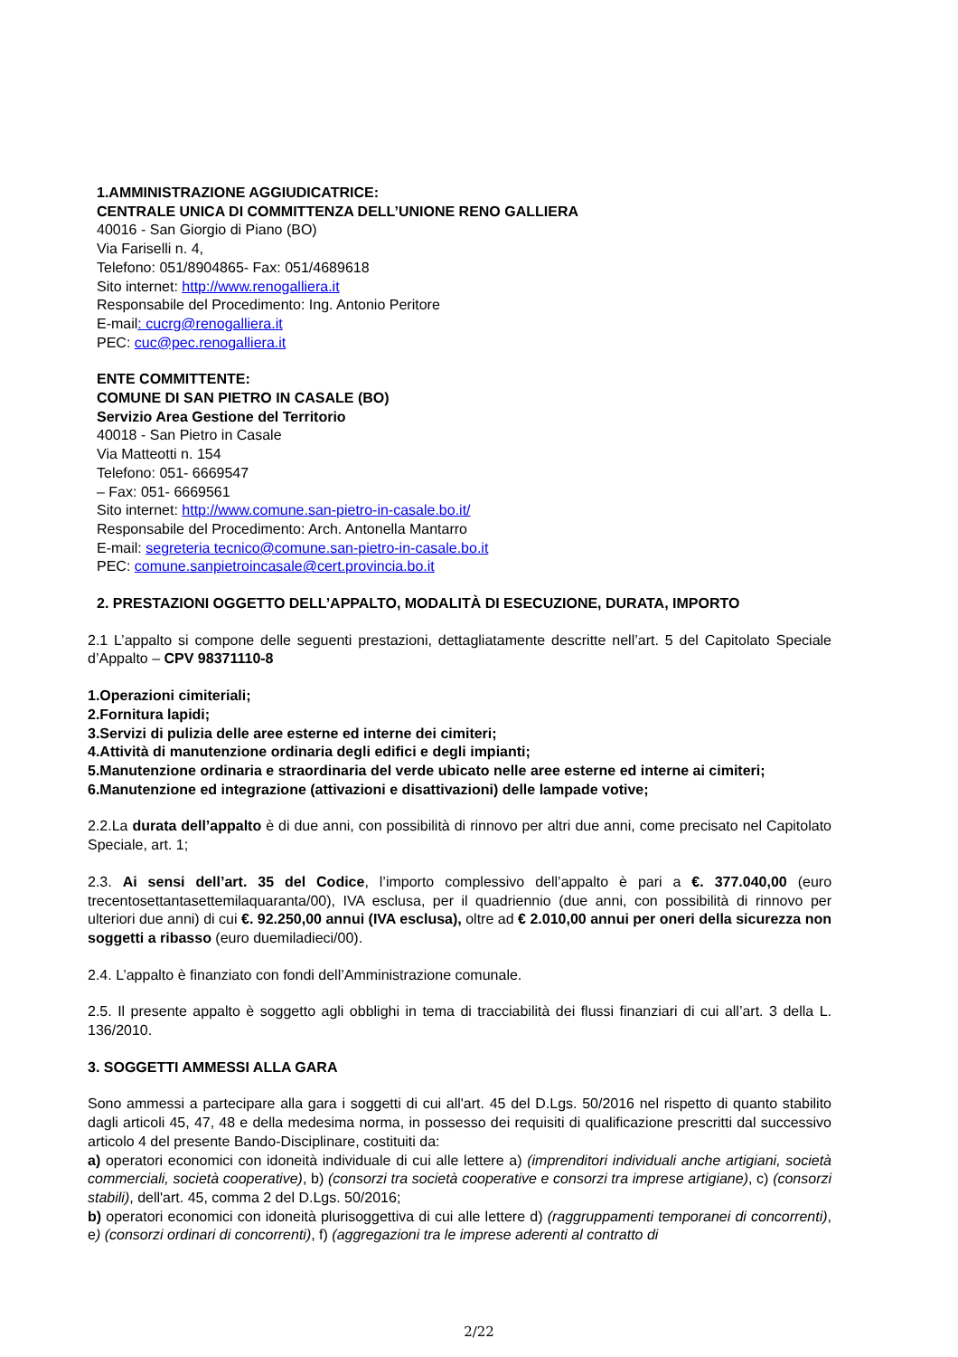1.AMMINISTRAZIONE AGGIUDICATRICE:
CENTRALE UNICA DI COMMITTENZA DELL’UNIONE RENO GALLIERA
40016 - San Giorgio di Piano (BO)
Via Fariselli n. 4,
Telefono: 051/8904865- Fax: 051/4689618
Sito internet: http://www.renogalliera.it
Responsabile del Procedimento: Ing. Antonio Peritore
E-mail: cucrg@renogalliera.it
PEC: cuc@pec.renogalliera.it
ENTE COMMITTENTE:
COMUNE DI SAN PIETRO IN CASALE (BO)
Servizio Area Gestione del Territorio
40018 - San Pietro in Casale
Via Matteotti n. 154
Telefono: 051- 6669547
– Fax: 051- 6669561
Sito internet: http://www.comune.san-pietro-in-casale.bo.it/
Responsabile del Procedimento: Arch. Antonella Mantarro
E-mail: segreteria tecnico@comune.san-pietro-in-casale.bo.it
PEC: comune.sanpietroincasale@cert.provincia.bo.it
2. PRESTAZIONI OGGETTO DELL’APPALTO, MODALITÀ DI ESECUZIONE, DURATA, IMPORTO
2.1 L’appalto si compone delle seguenti prestazioni, dettagliatamente descritte nell’art. 5 del Capitolato Speciale d’Appalto – CPV 98371110-8
1.Operazioni cimiteriali;
2.Fornitura lapidi;
3.Servizi di pulizia delle aree esterne ed interne dei cimiteri;
4.Attività di manutenzione ordinaria degli edifici e degli impianti;
5.Manutenzione ordinaria e straordinaria del verde ubicato nelle aree esterne ed interne ai cimiteri;
6.Manutenzione ed integrazione (attivazioni e disattivazioni) delle lampade votive;
2.2.La durata dell’appalto è di due anni, con possibilità di rinnovo per altri due anni, come precisato nel Capitolato Speciale, art. 1;
2.3. Ai sensi dell’art. 35 del Codice, l’importo complessivo dell’appalto è pari a €. 377.040,00 (euro trecentosettantasettemilaquaranta/00), IVA esclusa, per il quadriennio (due anni, con possibilità di rinnovo per ulteriori due anni) di cui €. 92.250,00 annui (IVA esclusa), oltre ad € 2.010,00 annui per oneri della sicurezza non soggetti a ribasso (euro duemiladieci/00).
2.4. L’appalto è finanziato con fondi dell’Amministrazione comunale.
2.5. Il presente appalto è soggetto agli obblighi in tema di tracciabilità dei flussi finanziari di cui all’art. 3 della L. 136/2010.
3. SOGGETTI AMMESSI ALLA GARA
Sono ammessi a partecipare alla gara i soggetti di cui all'art. 45 del D.Lgs. 50/2016 nel rispetto di quanto stabilito dagli articoli 45, 47, 48 e della medesima norma, in possesso dei requisiti di qualificazione prescritti dal successivo articolo 4 del presente Bando-Disciplinare, costituiti da:
a) operatori economici con idoneità individuale di cui alle lettere a) (imprenditori individuali anche artigiani, società commerciali, società cooperative), b) (consorzi tra società cooperative e consorzi tra imprese artigiane), c) (consorzi stabili), dell'art. 45, comma 2 del D.Lgs. 50/2016;
b) operatori economici con idoneità plurisoggettiva di cui alle lettere d) (raggruppamenti temporanei di concorrenti), e) (consorzi ordinari di concorrenti), f) (aggregazioni tra le imprese aderenti al contratto di
2/22